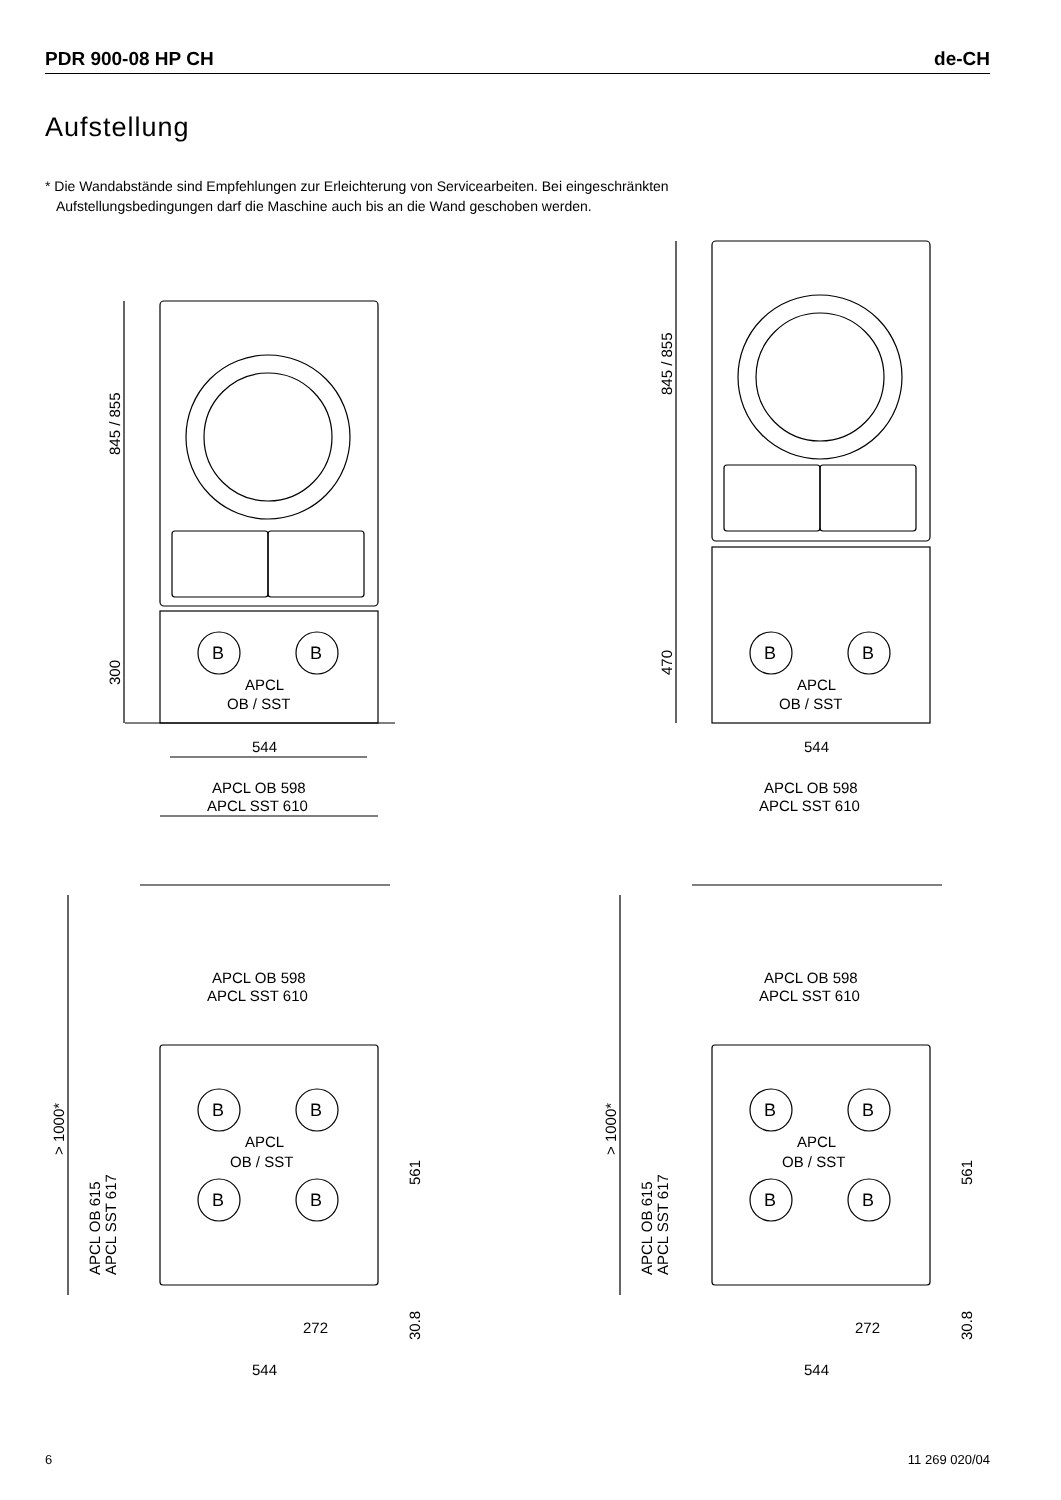PDR 900-08 HP CH de-CH
Aufstellung
* Die Wandabstände sind Empfehlungen zur Erleichterung von Servicearbeiten. Bei eingeschränkten
Aufstellungsbedingungen darf die Maschine auch bis an die Wand geschoben werden.
845 / 855
300
B
B
APCL
OB / SST
544
APCL OB 598
APCL SST 610
845 / 855
470
B
B
APCL
OB / SST
544
APCL OB 598
APCL SST 610
B
B
B
B
APCL
OB / SST
APCL OB 598
APCL SST 610
> 1000*
APCL OB 615
APCL SST 617
561
30.8
272
544
6 11 269 020/04